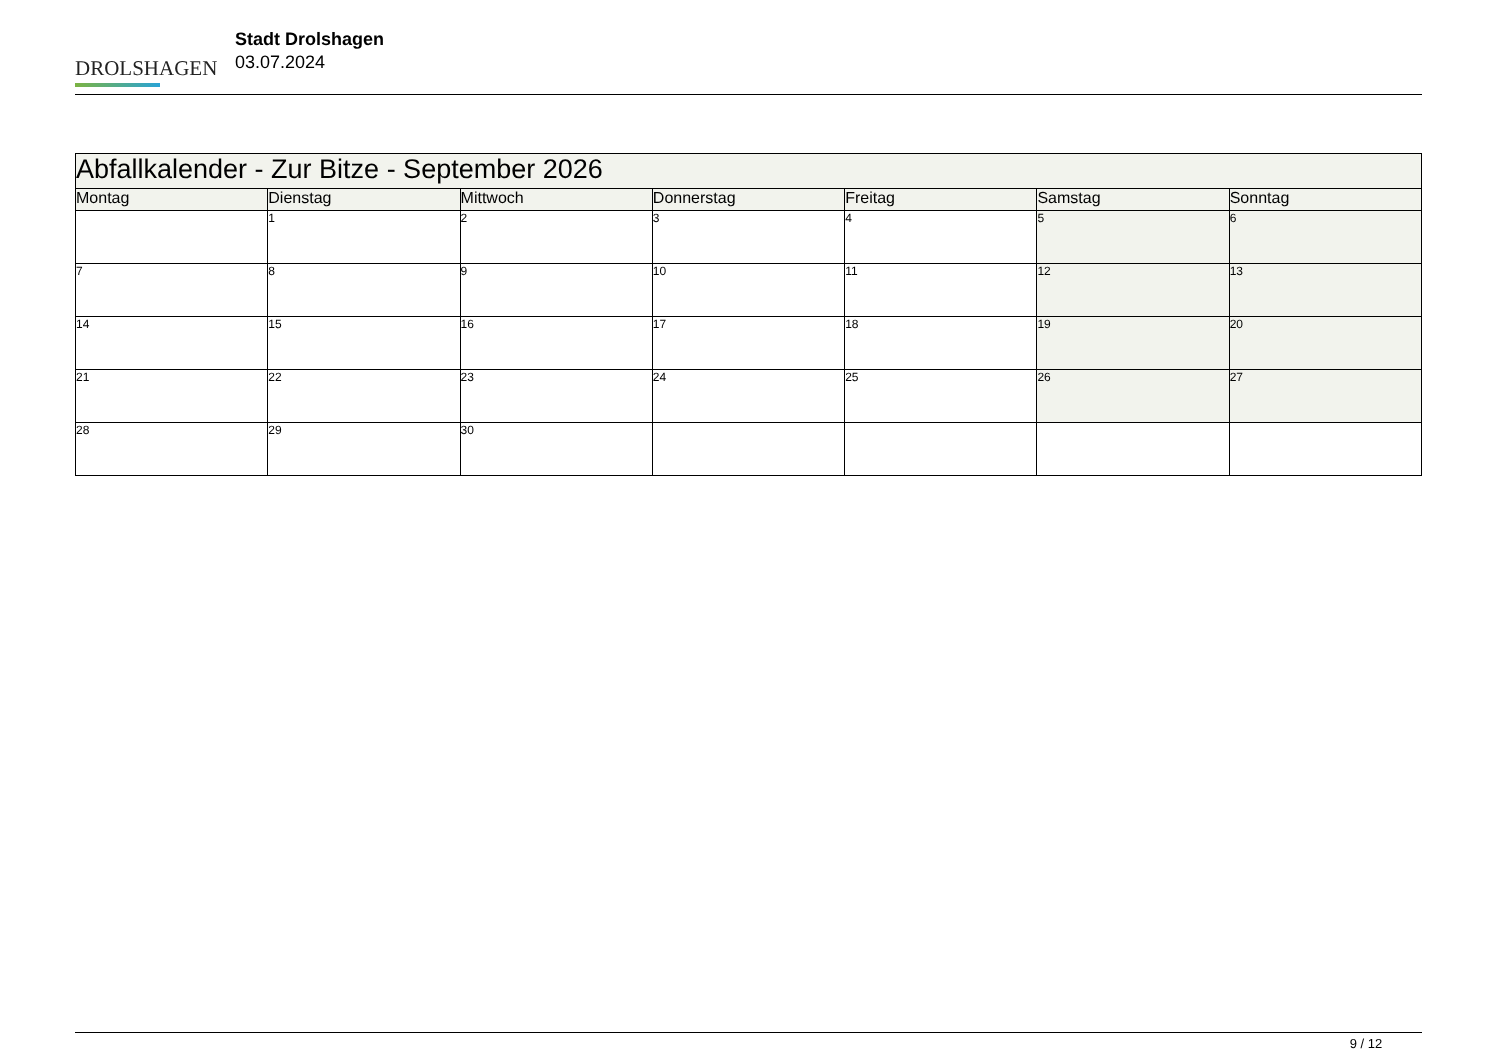DROLSHAGEN
Stadt Drolshagen
03.07.2024
| Abfallkalender - Zur Bitze - September 2026 | | | | | | |
| --- | --- | --- | --- | --- | --- | --- |
| Montag | Dienstag | Mittwoch | Donnerstag | Freitag | Samstag | Sonntag |
| | 1 | 2 | 3 | 4 | 5 | 6 |
| 7 | 8 | 9 | 10 | 11 | 12 | 13 |
| 14 | 15 | 16 | 17 | 18 | 19 | 20 |
| 21 | 22 | 23 | 24 | 25 | 26 | 27 |
| 28 | 29 | 30 | | | | |
9 / 12